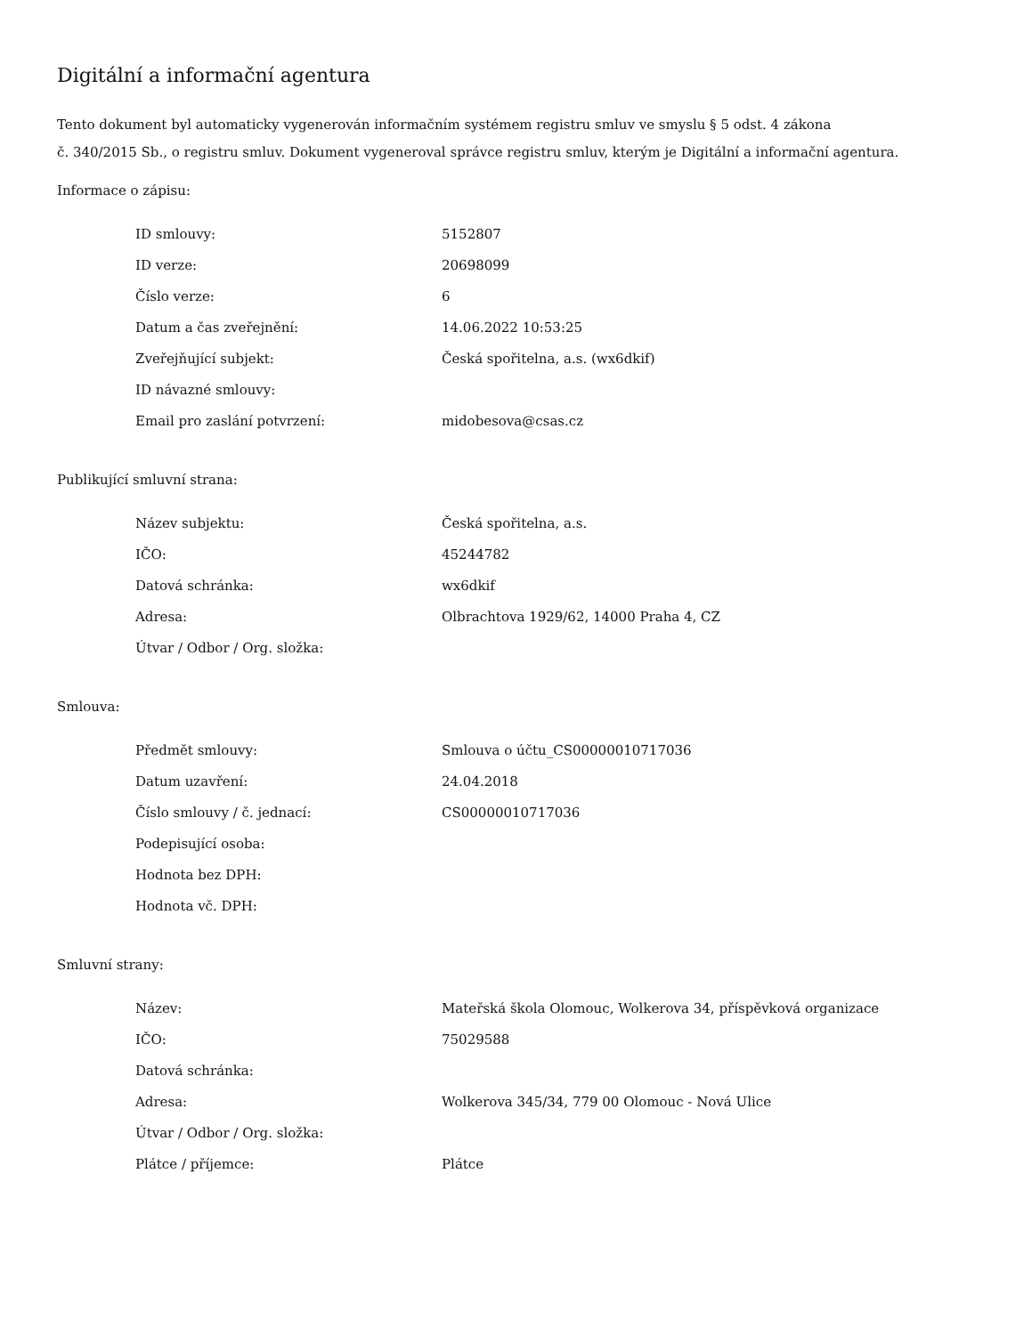Digitální a informační agentura
Tento dokument byl automaticky vygenerován informačním systémem registru smluv ve smyslu § 5 odst. 4 zákona
č. 340/2015 Sb., o registru smluv. Dokument vygeneroval správce registru smluv, kterým je Digitální a informační agentura.
Informace o zápisu:
| ID smlouvy: | 5152807 |
| ID verze: | 20698099 |
| Číslo verze: | 6 |
| Datum a čas zveřejnění: | 14.06.2022 10:53:25 |
| Zveřejňující subjekt: | Česká spořitelna, a.s. (wx6dkif) |
| ID návazné smlouvy: | |
| Email pro zaslání potvrzení: | midobesova@csas.cz |
Publikující smluvní strana:
| Název subjektu: | Česká spořitelna, a.s. |
| IČO: | 45244782 |
| Datová schránka: | wx6dkif |
| Adresa: | Olbrachtova 1929/62, 14000 Praha 4, CZ |
| Útvar / Odbor / Org. složka: | |
Smlouva:
| Předmět smlouvy: | Smlouva o účtu_CS00000010717036 |
| Datum uzavření: | 24.04.2018 |
| Číslo smlouvy / č. jednací: | CS00000010717036 |
| Podepisující osoba: | |
| Hodnota bez DPH: | |
| Hodnota vč. DPH: | |
Smluvní strany:
| Název: | Mateřská škola Olomouc, Wolkerova 34, příspěvková organizace |
| IČO: | 75029588 |
| Datová schránka: | |
| Adresa: | Wolkerova 345/34, 779 00 Olomouc - Nová Ulice |
| Útvar / Odbor / Org. složka: | |
| Plátce / příjemce: | Plátce |